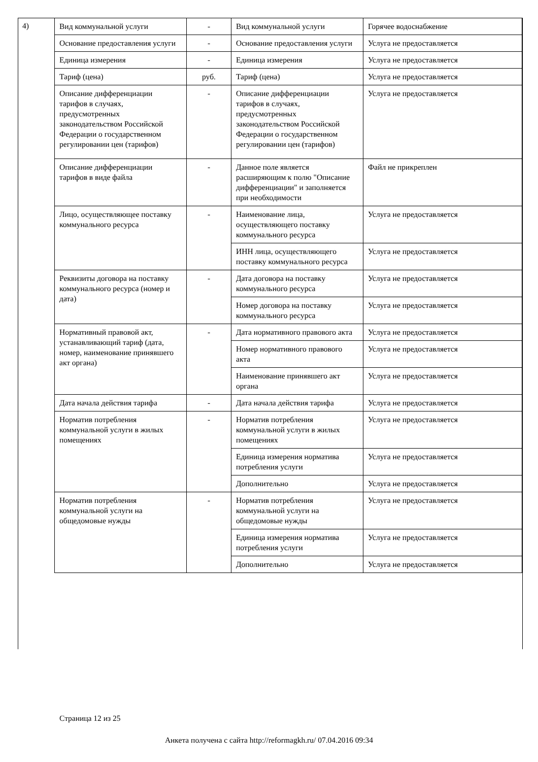4)
| Вид коммунальной услуги | - | Вид коммунальной услуги | Горячее водоснабжение |
| Основание предоставления услуги | - | Основание предоставления услуги | Услуга не предоставляется |
| Единица измерения | - | Единица измерения | Услуга не предоставляется |
| Тариф (цена) | руб. | Тариф (цена) | Услуга не предоставляется |
| Описание дифференциации тарифов в случаях, предусмотренных законодательством Российской Федерации о государственном регулировании цен (тарифов) | - | Описание дифференциации тарифов в случаях, предусмотренных законодательством Российской Федерации о государственном регулировании цен (тарифов) | Услуга не предоставляется |
| Описание дифференциации тарифов в виде файла | - | Данное поле является расширяющим к полю "Описание дифференциации" и заполняется при необходимости | Файл не прикреплен |
| Лицо, осуществляющее поставку коммунального ресурса | - | Наименование лица, осуществляющего поставку коммунального ресурса | Услуга не предоставляется |
| | | ИНН лица, осуществляющего поставку коммунального ресурса | Услуга не предоставляется |
| Реквизиты договора на поставку коммунального ресурса (номер и дата) | - | Дата договора на поставку коммунального ресурса | Услуга не предоставляется |
| | | Номер договора на поставку коммунального ресурса | Услуга не предоставляется |
| Нормативный правовой акт, устанавливающий тариф (дата, номер, наименование принявшего акт органа) | - | Дата нормативного правового акта | Услуга не предоставляется |
| | | Номер нормативного правового акта | Услуга не предоставляется |
| | | Наименование принявшего акт органа | Услуга не предоставляется |
| Дата начала действия тарифа | - | Дата начала действия тарифа | Услуга не предоставляется |
| Норматив потребления коммунальной услуги в жилых помещениях | - | Норматив потребления коммунальной услуги в жилых помещениях | Услуга не предоставляется |
| | | Единица измерения норматива потребления услуги | Услуга не предоставляется |
| | | Дополнительно | Услуга не предоставляется |
| Норматив потребления коммунальной услуги на общедомовые нужды | - | Норматив потребления коммунальной услуги на общедомовые нужды | Услуга не предоставляется |
| | | Единица измерения норматива потребления услуги | Услуга не предоставляется |
| | | Дополнительно | Услуга не предоставляется |
Страница 12 из 25
Анкета получена с сайта http://reformagkh.ru/ 07.04.2016 09:34